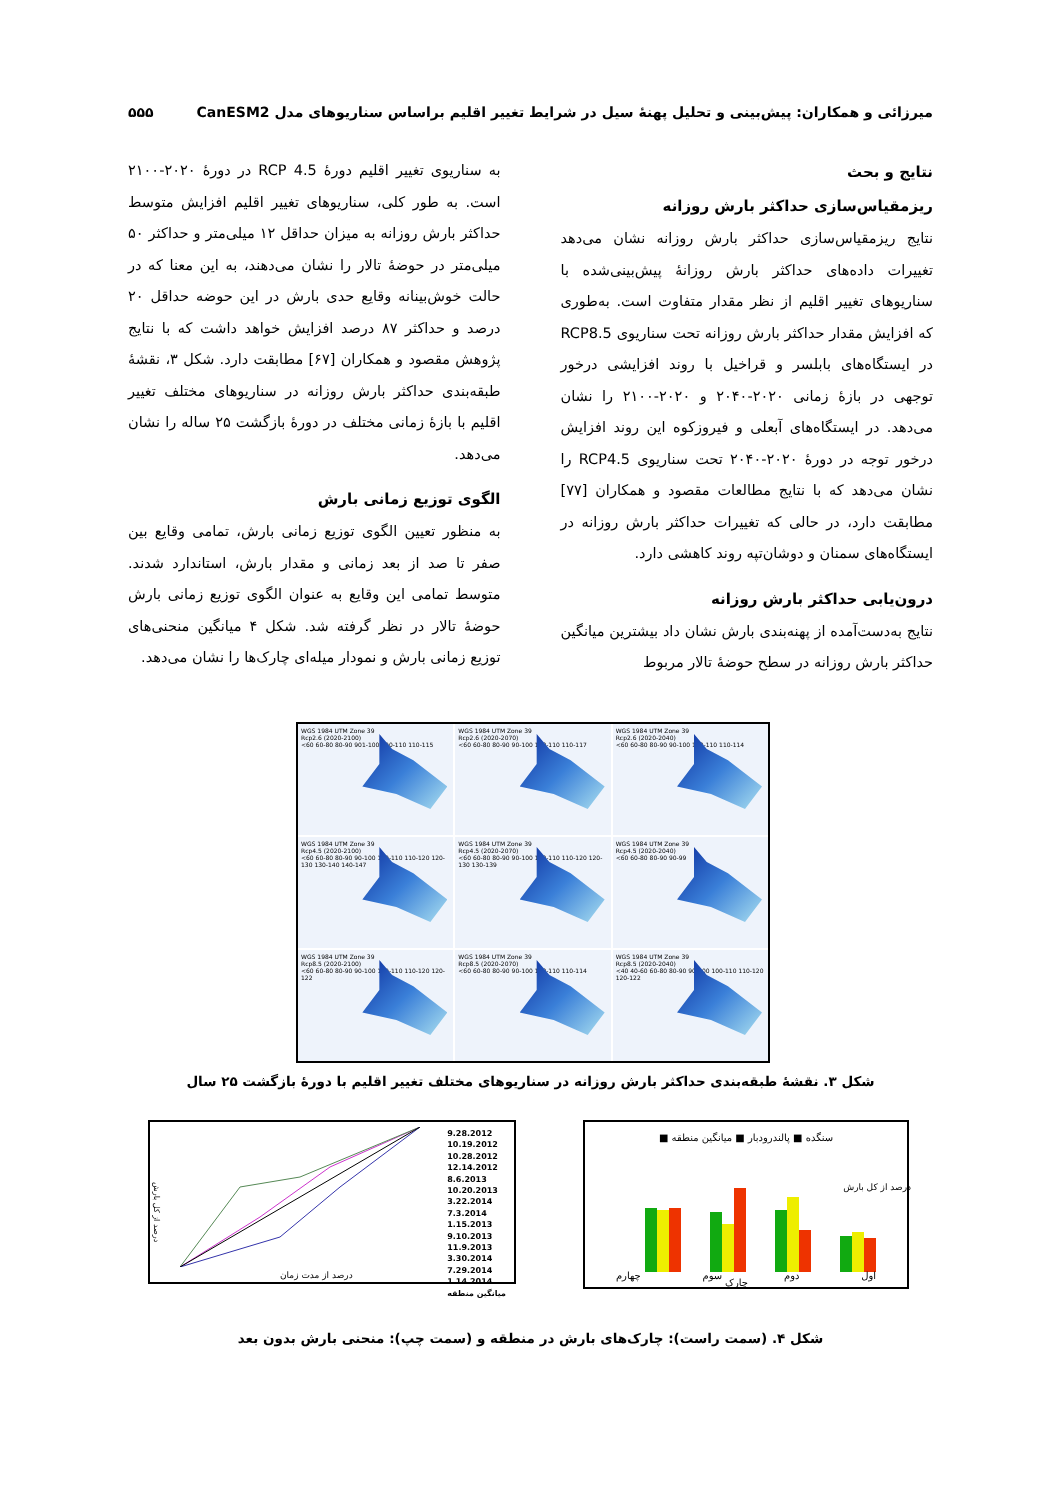میرزائی و همکاران: پیش‌بینی و تحلیل پهنهٔ سیل در شرایط تغییر اقلیم براساس سناریوهای مدل CanESM2 ۵۵۵
نتایج و بحث
ریزمقیاس‌سازی حداکثر بارش روزانه
نتایج ریزمقیاس‌سازی حداکثر بارش روزانه نشان می‌دهد تغییرات داده‌های حداکثر بارش روزانهٔ پیش‌بینی‌شده با سناریوهای تغییر اقلیم از نظر مقدار متفاوت است. به‌طوری که افزایش مقدار حداکثر بارش روزانه تحت سناریوی RCP8.5 در ایستگاه‌های بابلسر و قراخیل با روند افزایشی درخور توجهی در بازهٔ زمانی ۲۰۲۰-۲۰۴۰ و ۲۰۲۰-۲۱۰۰ را نشان می‌دهد. در ایستگاه‌های آبعلی و فیروزکوه این روند افزایش درخور توجه در دورهٔ ۲۰۲۰-۲۰۴۰ تحت سناریوی RCP4.5 را نشان می‌دهد که با نتایج مطالعات مقصود و همکاران [۷۷] مطابقت دارد، در حالی که تغییرات حداکثر بارش روزانه در ایستگاه‌های سمنان و دوشان‌تپه روند کاهشی دارد.
درون‌یابی حداکثر بارش روزانه
نتایج به‌دست‌آمده از پهنه‌بندی بارش نشان داد بیشترین میانگین حداکثر بارش روزانه در سطح حوضهٔ تالار مربوط
به سناریوی تغییر اقلیم دورهٔ RCP 4.5 در دورهٔ ۲۰۲۰-۲۱۰۰ است. به طور کلی، سناریوهای تغییر اقلیم افزایش متوسط حداکثر بارش روزانه به میزان حداقل ۱۲ میلی‌متر و حداکثر ۵۰ میلی‌متر در حوضهٔ تالار را نشان می‌دهند، به این معنا که در حالت خوش‌بینانه وقایع حدی بارش در این حوضه حداقل ۲۰ درصد و حداکثر ۸۷ درصد افزایش خواهد داشت که با نتایج پژوهش مقصود و همکاران [۶۷] مطابقت دارد. شکل ۳، نقشهٔ طبقه‌بندی حداکثر بارش روزانه در سناریوهای مختلف تغییر اقلیم با بازهٔ زمانی مختلف در دورهٔ بازگشت ۲۵ ساله را نشان می‌دهد.
الگوی توزیع زمانی بارش
به منظور تعیین الگوی توزیع زمانی بارش، تمامی وقایع بین صفر تا صد از بعد زمانی و مقدار بارش، استاندارد شدند. متوسط تمامی این وقایع به عنوان الگوی توزیع زمانی بارش حوضهٔ تالار در نظر گرفته شد. شکل ۴ میانگین منحنی‌های توزیع زمانی بارش و نمودار میله‌ای چارک‌ها را نشان می‌دهد.
WGS 1984 UTM Zone 39
Rcp2.6 (2020-2040)
<60 60-80 80-90 90-100 100-110 110-114
WGS 1984 UTM Zone 39
Rcp2.6 (2020-2070)
<60 60-80 80-90 90-100 100-110 110-117
WGS 1984 UTM Zone 39
Rcp2.6 (2020-2100)
<60 60-80 80-90 901-100 100-110 110-115
WGS 1984 UTM Zone 39
Rcp4.5 (2020-2040)
<60 60-80 80-90 90-99
WGS 1984 UTM Zone 39
Rcp4.5 (2020-2070)
<60 60-80 80-90 90-100 100-110 110-120 120-130 130-139
WGS 1984 UTM Zone 39
Rcp4.5 (2020-2100)
<60 60-80 80-90 90-100 100-110 110-120 120-130 130-140 140-147
WGS 1984 UTM Zone 39
Rcp8.5 (2020-2040)
<40 40-60 60-80 80-90 90-100 100-110 110-120 120-122
WGS 1984 UTM Zone 39
Rcp8.5 (2020-2070)
<60 60-80 80-90 90-100 100-110 110-114
WGS 1984 UTM Zone 39
Rcp8.5 (2020-2100)
<60 60-80 80-90 90-100 100-110 110-120 120-122
شکل ۳. نقشهٔ طبقه‌بندی حداکثر بارش روزانه در سناریوهای مختلف تغییر اقلیم با دورهٔ بازگشت ۲۵ سال
سنگده ■ پالندرودبار ■ میانگین منطقه ■
اول دوم سوم چهارم
درصد از کل بارش
چارک
9.28.2012
10.19.2012
10.28.2012
12.14.2012
8.6.2013
10.20.2013
3.22.2014
7.3.2014
1.15.2013
9.10.2013
11.9.2013
3.30.2014
7.29.2014
1.14.2014
میانگین منطقه
درصد از مدت زمان
درصد از کل بارش
شکل ۴. (سمت راست): چارک‌های بارش در منطقه و (سمت چپ): منحنی بارش بدون بعد